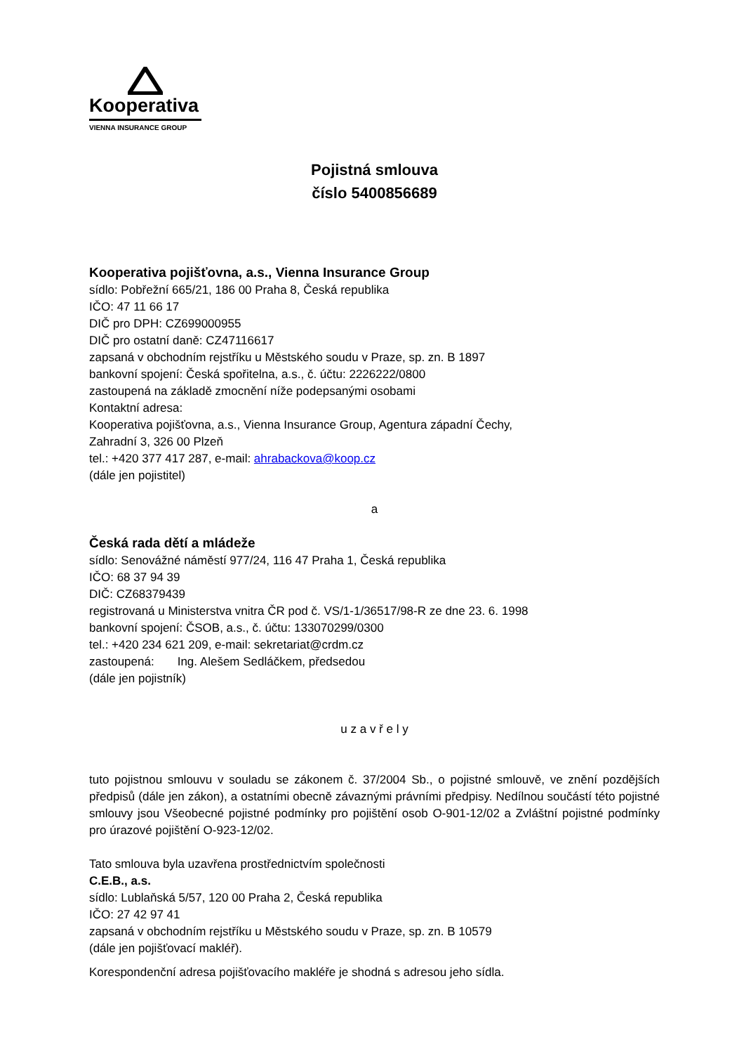Kooperativa
VIENNA INSURANCE GROUP
Pojistná smlouva
číslo 5400856689
Kooperativa pojišťovna, a.s., Vienna Insurance Group
sídlo: Pobřežní 665/21, 186 00 Praha 8, Česká republika
IČO: 47 11 66 17
DIČ pro DPH: CZ699000955
DIČ pro ostatní daně: CZ47116617
zapsaná v obchodním rejstříku u Městského soudu v Praze, sp. zn. B 1897
bankovní spojení: Česká spořitelna, a.s., č. účtu: 2226222/0800
zastoupená na základě zmocnění níže podepsanými osobami
Kontaktní adresa:
Kooperativa pojišťovna, a.s., Vienna Insurance Group, Agentura západní Čechy,
Zahradní 3, 326 00 Plzeň
tel.: +420 377 417 287, e-mail: ahrabackova@koop.cz
(dále jen pojistitel)
a
Česká rada dětí a mládeže
sídlo: Senovážné náměstí 977/24, 116 47 Praha 1, Česká republika
IČO: 68 37 94 39
DIČ: CZ68379439
registrovaná u Ministerstva vnitra ČR pod č. VS/1-1/36517/98-R ze dne 23. 6. 1998
bankovní spojení: ČSOB, a.s., č. účtu: 133070299/0300
tel.: +420 234 621 209, e-mail: sekretariat@crdm.cz
zastoupená: Ing. Alešem Sedláčkem, předsedou
(dále jen pojistník)
u z a v ř e l y
tuto pojistnou smlouvu v souladu se zákonem č. 37/2004 Sb., o pojistné smlouvě, ve znění pozdějších předpisů (dále jen zákon), a ostatními obecně závaznými právními předpisy. Nedílnou součástí této pojistné smlouvy jsou Všeobecné pojistné podmínky pro pojištění osob O-901-12/02 a Zvláštní pojistné podmínky pro úrazové pojištění O-923-12/02.
Tato smlouva byla uzavřena prostřednictvím společnosti
C.E.B., a.s.
sídlo: Lublaňská 5/57, 120 00 Praha 2, Česká republika
IČO: 27 42 97 41
zapsaná v obchodním rejstříku u Městského soudu v Praze, sp. zn. B 10579
(dále jen pojišťovací makléř).
Korespondenční adresa pojišťovacího makléře je shodná s adresou jeho sídla.